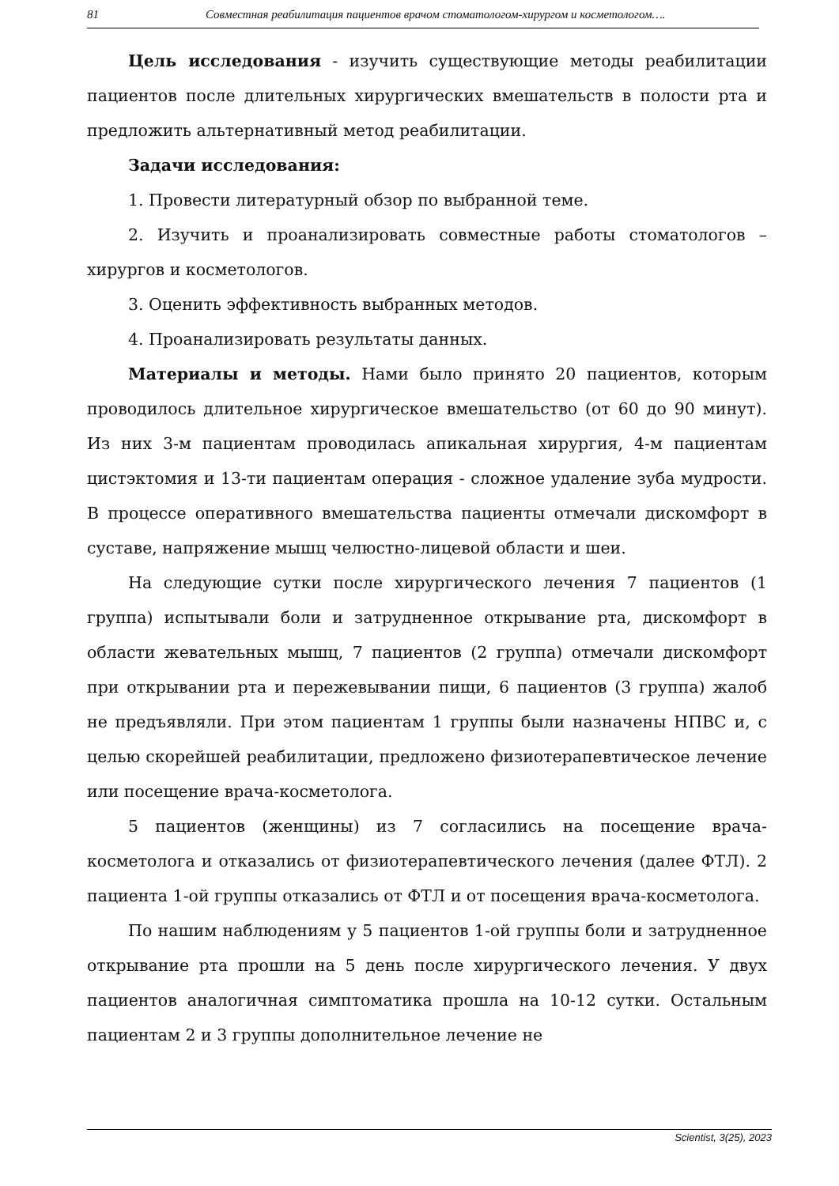81 Совместная реабилитация пациентов врачом стоматологом-хирургом и косметологом….
Цель исследования - изучить существующие методы реабилитации пациентов после длительных хирургических вмешательств в полости рта и предложить альтернативный метод реабилитации.
Задачи исследования:
1. Провести литературный обзор по выбранной теме.
2. Изучить и проанализировать совместные работы стоматологов – хирургов и косметологов.
3. Оценить эффективность выбранных методов.
4. Проанализировать результаты данных.
Материалы и методы. Нами было принято 20 пациентов, которым проводилось длительное хирургическое вмешательство (от 60 до 90 минут). Из них 3-м пациентам проводилась апикальная хирургия, 4-м пациентам цистэктомия и 13-ти пациентам операция - сложное удаление зуба мудрости. В процессе оперативного вмешательства пациенты отмечали дискомфорт в суставе, напряжение мышц челюстно-лицевой области и шеи.
На следующие сутки после хирургического лечения 7 пациентов (1 группа) испытывали боли и затрудненное открывание рта, дискомфорт в области жевательных мышц, 7 пациентов (2 группа) отмечали дискомфорт при открывании рта и пережевывании пищи, 6 пациентов (3 группа) жалоб не предъявляли. При этом пациентам 1 группы были назначены НПВС и, с целью скорейшей реабилитации, предложено физиотерапевтическое лечение или посещение врача-косметолога.
5 пациентов (женщины) из 7 согласились на посещение врача-косметолога и отказались от физиотерапевтического лечения (далее ФТЛ). 2 пациента 1-ой группы отказались от ФТЛ и от посещения врача-косметолога.
По нашим наблюдениям у 5 пациентов 1-ой группы боли и затрудненное открывание рта прошли на 5 день после хирургического лечения. У двух пациентов аналогичная симптоматика прошла на 10-12 сутки. Остальным пациентам 2 и 3 группы дополнительное лечение не
Scientist, 3(25), 2023